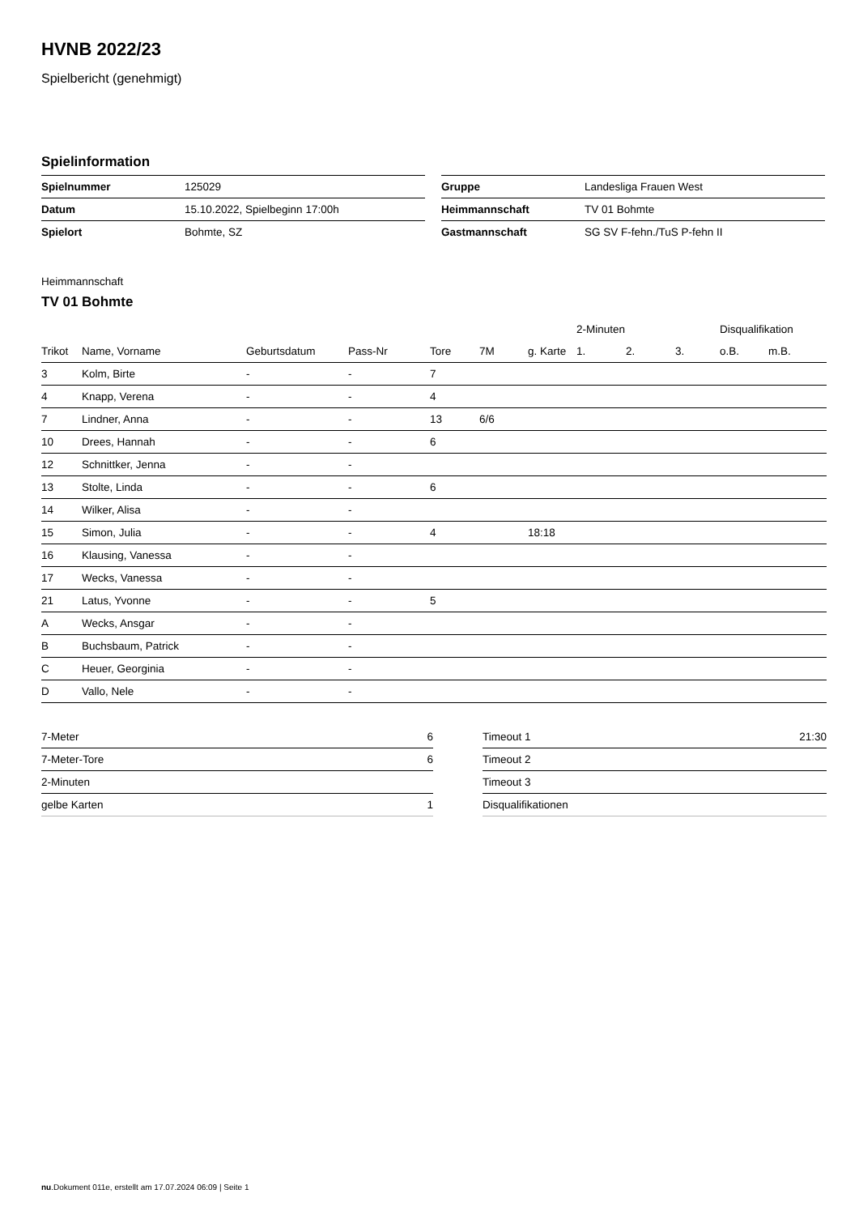HVNB 2022/23
Spielbericht (genehmigt)
Spielinformation
| Spielnummer | 125029 |
| Datum | 15.10.2022, Spielbeginn 17:00h |
| Spielort | Bohmte, SZ |
| Gruppe | Landesliga Frauen West |
| Heimmannschaft | TV 01 Bohmte |
| Gastmannschaft | SG SV F-fehn./TuS P-fehn II |
Heimmannschaft
TV 01 Bohmte
| | | | | | | | 2-Minuten | | | Disqualifikation | |
| --- | --- | --- | --- | --- | --- | --- | --- | --- | --- | --- | --- |
| Trikot | Name, Vorname | Geburtsdatum | Pass-Nr | Tore | 7M | g. Karte | 1. | 2. | 3. | o.B. | m.B. |
| 3 | Kolm, Birte | - | - | 7 | | | | | | | |
| 4 | Knapp, Verena | - | - | 4 | | | | | | | |
| 7 | Lindner, Anna | - | - | 13 | 6/6 | | | | | | |
| 10 | Drees, Hannah | - | - | 6 | | | | | | | |
| 12 | Schnittker, Jenna | - | - | | | | | | | | |
| 13 | Stolte, Linda | - | - | 6 | | | | | | | |
| 14 | Wilker, Alisa | - | - | | | | | | | | |
| 15 | Simon, Julia | - | - | 4 | | 18:18 | | | | | |
| 16 | Klausing, Vanessa | - | - | | | | | | | | |
| 17 | Wecks, Vanessa | - | - | | | | | | | | |
| 21 | Latus, Yvonne | - | - | 5 | | | | | | | |
| A | Wecks, Ansgar | - | - | | | | | | | | |
| B | Buchsbaum, Patrick | - | - | | | | | | | | |
| C | Heuer, Georginia | - | - | | | | | | | | |
| D | Vallo, Nele | - | - | | | | | | | | |
| 7-Meter | 6 |
| 7-Meter-Tore | 6 |
| 2-Minuten | |
| gelbe Karten | 1 |
| Timeout 1 | 21:30 |
| Timeout 2 | |
| Timeout 3 | |
| Disqualifikationen | |
nu.Dokument 011e, erstellt am 17.07.2024 06:09 | Seite 1